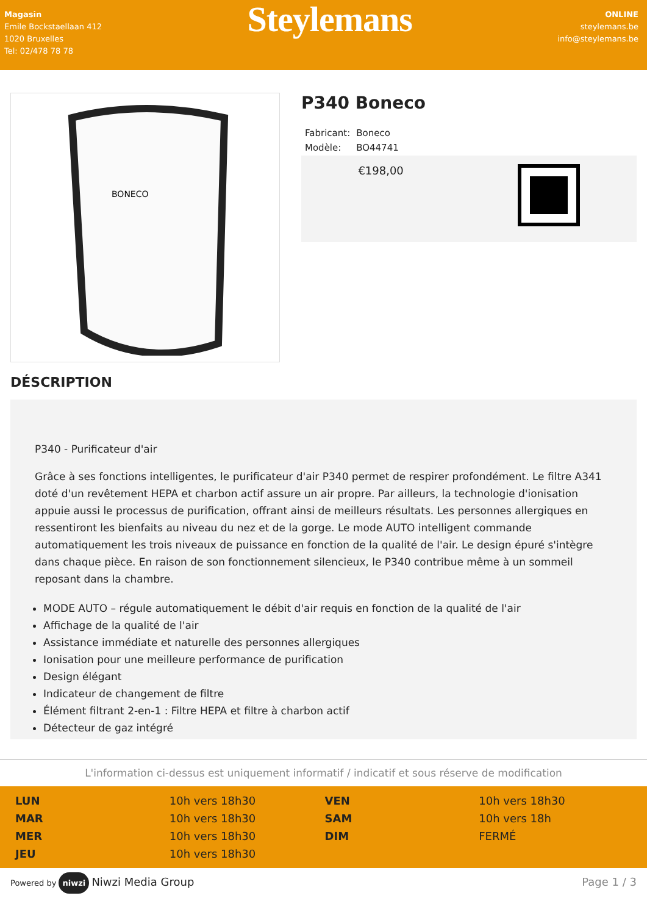Magasin
Emile Bockstaellaan 412
1020 Bruxelles
Tel: 02/478 78 78
Steylemans
ONLINE
steylemans.be
info@steylemans.be
BONECO
P340 Boneco
| Fabricant: | Boneco |
| Modèle: | BO44741 |
€198,00
DÉSCRIPTION
P340 - Purificateur d'air
Grâce à ses fonctions intelligentes, le purificateur d'air P340 permet de respirer profondément. Le filtre A341 doté d'un revêtement HEPA et charbon actif assure un air propre. Par ailleurs, la technologie d'ionisation appuie aussi le processus de purification, offrant ainsi de meilleurs résultats. Les personnes allergiques en ressentiront les bienfaits au niveau du nez et de la gorge. Le mode AUTO intelligent commande automatiquement les trois niveaux de puissance en fonction de la qualité de l'air. Le design épuré s'intègre dans chaque pièce. En raison de son fonctionnement silencieux, le P340 contribue même à un sommeil reposant dans la chambre.
MODE AUTO – régule automatiquement le débit d'air requis en fonction de la qualité de l'air
Affichage de la qualité de l'air
Assistance immédiate et naturelle des personnes allergiques
Ionisation pour une meilleure performance de purification
Design élégant
Indicateur de changement de filtre
Élément filtrant 2-en-1 : Filtre HEPA et filtre à charbon actif
Détecteur de gaz intégré
L'information ci-dessus est uniquement informatif / indicatif et sous réserve de modification
| LUN | 10h vers 18h30 | VEN | 10h vers 18h30 |
| MAR | 10h vers 18h30 | SAM | 10h vers 18h |
| MER | 10h vers 18h30 | DIM | FERMÉ |
| JEU | 10h vers 18h30 | | |
Powered by niwzi Niwzi Media Group
Page 1 / 3